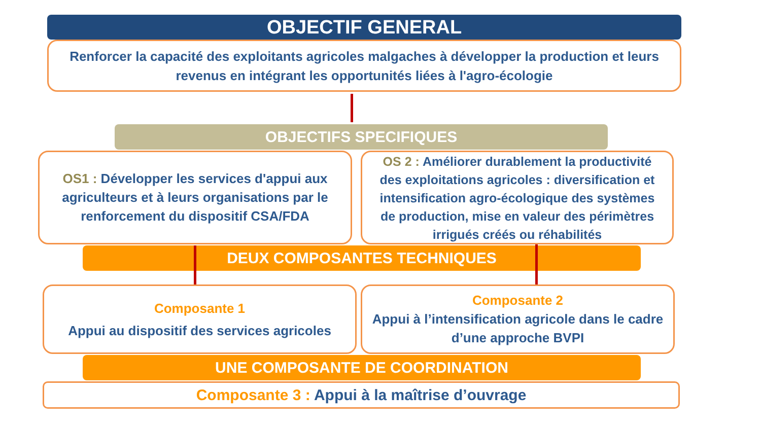OBJECTIF GENERAL
Renforcer la capacité des exploitants agricoles malgaches à développer la production et leurs revenus en intégrant les opportunités liées à l'agro-écologie
OBJECTIFS SPECIFIQUES
OS1 : Développer les services d'appui aux agriculteurs et à leurs organisations par le renforcement du dispositif CSA/FDA
OS 2 : Améliorer durablement la productivité des exploitations agricoles : diversification et intensification agro-écologique des systèmes de production, mise en valeur des périmètres irrigués créés ou réhabilités
DEUX COMPOSANTES TECHNIQUES
Composante 1
Appui au dispositif des services agricoles
Composante 2
Appui à l’intensification agricole dans le cadre d’une approche BVPI
UNE COMPOSANTE DE COORDINATION
Composante 3 : Appui à la maîtrise d’ouvrage